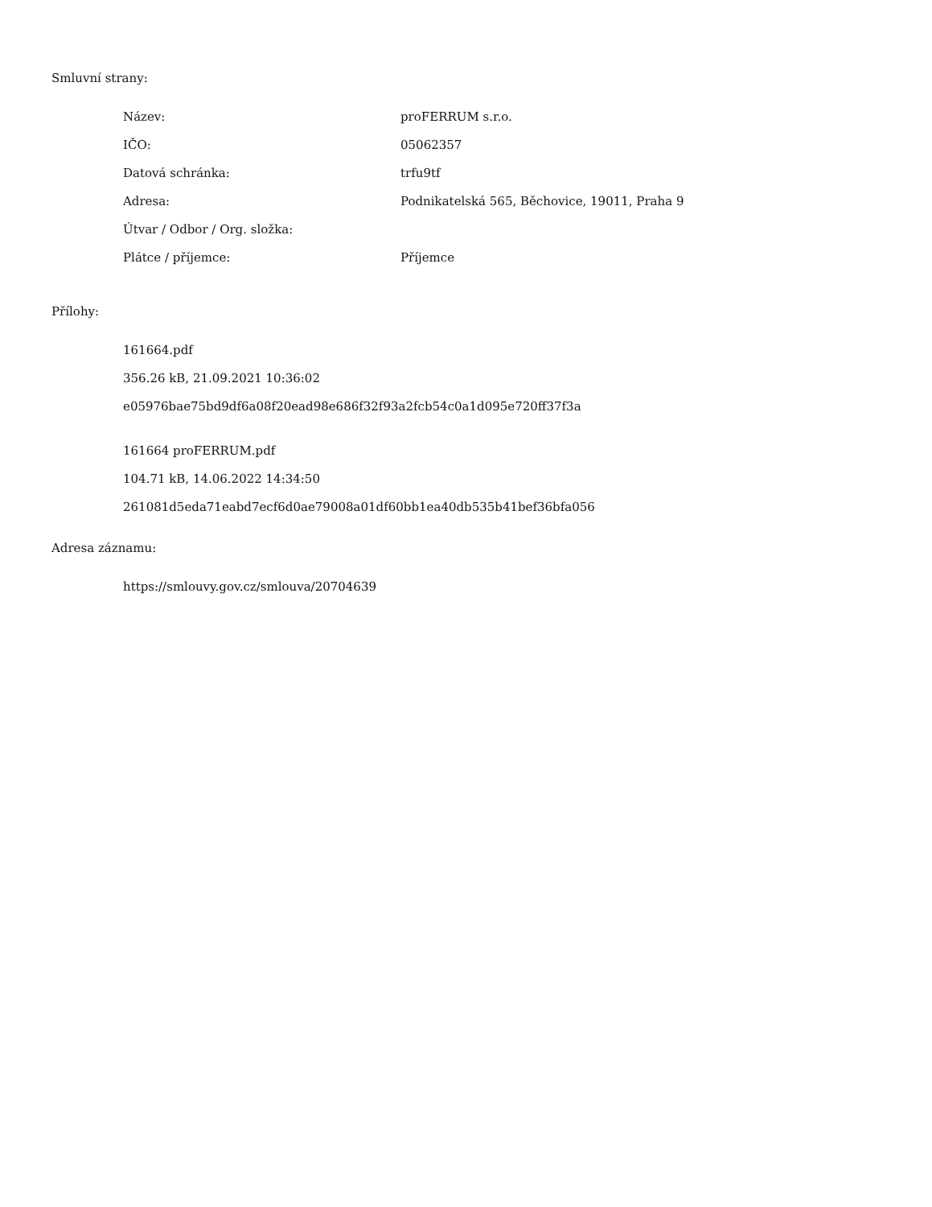Smluvní strany:
| Název: | proFERRUM s.r.o. |
| IČO: | 05062357 |
| Datová schránka: | trfu9tf |
| Adresa: | Podnikatelská 565, Běchovice, 19011, Praha 9 |
| Útvar / Odbor / Org. složka: | |
| Plátce / příjemce: | Příjemce |
Přílohy:
161664.pdf
356.26 kB, 21.09.2021 10:36:02
e05976bae75bd9df6a08f20ead98e686f32f93a2fcb54c0a1d095e720ff37f3a
161664 proFERRUM.pdf
104.71 kB, 14.06.2022 14:34:50
261081d5eda71eabd7ecf6d0ae79008a01df60bb1ea40db535b41bef36bfa056
Adresa záznamu:
https://smlouvy.gov.cz/smlouva/20704639